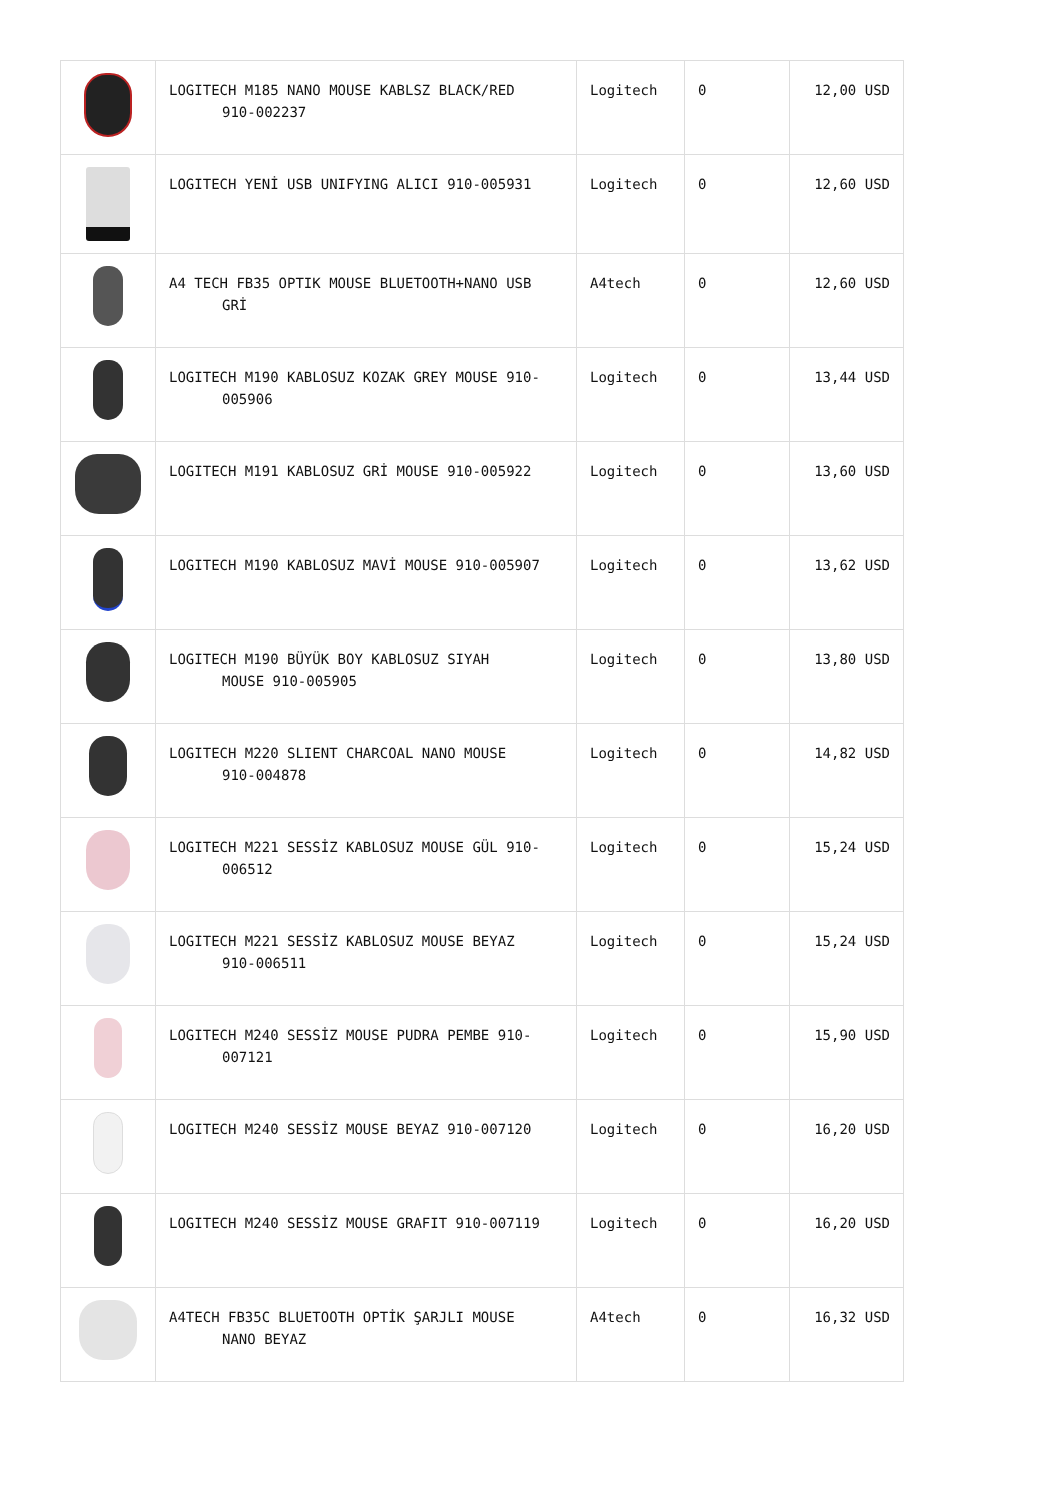| | LOGITECH M185 NANO MOUSE KABLSZ BLACK/RED 910-002237 | Logitech | 0 | 12,00 USD |
| | LOGITECH YENİ USB UNIFYING ALICI 910-005931 | Logitech | 0 | 12,60 USD |
| | A4 TECH FB35 OPTIK MOUSE BLUETOOTH+NANO USB GRİ | A4tech | 0 | 12,60 USD |
| | LOGITECH M190 KABLOSUZ KOZAK GREY MOUSE 910- 005906 | Logitech | 0 | 13,44 USD |
| | LOGITECH M191 KABLOSUZ GRİ MOUSE 910-005922 | Logitech | 0 | 13,60 USD |
| | LOGITECH M190 KABLOSUZ MAVİ MOUSE 910-005907 | Logitech | 0 | 13,62 USD |
| | LOGITECH M190 BÜYÜK BOY KABLOSUZ SIYAH MOUSE 910-005905 | Logitech | 0 | 13,80 USD |
| | LOGITECH M220 SLIENT CHARCOAL NANO MOUSE 910-004878 | Logitech | 0 | 14,82 USD |
| | LOGITECH M221 SESSİZ KABLOSUZ MOUSE GÜL 910- 006512 | Logitech | 0 | 15,24 USD |
| | LOGITECH M221 SESSİZ KABLOSUZ MOUSE BEYAZ 910-006511 | Logitech | 0 | 15,24 USD |
| | LOGITECH M240 SESSİZ MOUSE PUDRA PEMBE 910- 007121 | Logitech | 0 | 15,90 USD |
| | LOGITECH M240 SESSİZ MOUSE BEYAZ 910-007120 | Logitech | 0 | 16,20 USD |
| | LOGITECH M240 SESSİZ MOUSE GRAFIT 910-007119 | Logitech | 0 | 16,20 USD |
| | A4TECH FB35C BLUETOOTH OPTİK ŞARJLI MOUSE NANO BEYAZ | A4tech | 0 | 16,32 USD |